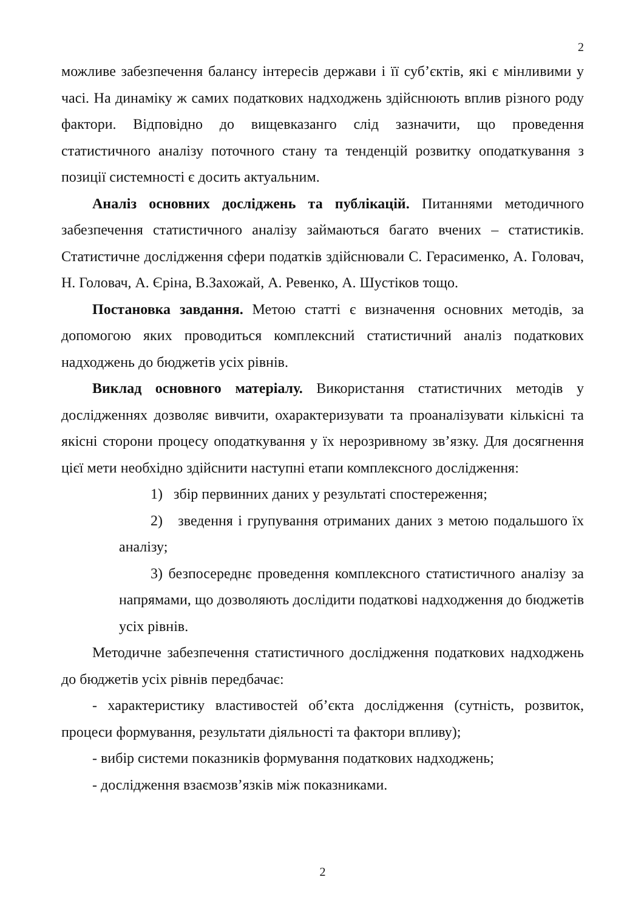2
можливе забезпечення балансу інтересів держави і її суб’єктів, які є мінливими у часі. На динаміку ж самих податкових надходжень здійснюють вплив різного роду фактори. Відповідно до вищевказанго слід зазначити, що проведення статистичного аналізу поточного стану та тенденцій розвитку оподаткування з позиції системності є досить актуальним.
Аналіз основних досліджень та публікацій. Питаннями методичного забезпечення статистичного аналізу займаються багато вчених – статистиків. Статистичне дослідження сфери податків здійснювали С. Герасименко, А. Головач, Н. Головач, А. Єріна, В.Захожай, А. Ревенко, А. Шустіков тощо.
Постановка завдання. Метою статті є визначення основних методів, за допомогою яких проводиться комплексний статистичний аналіз податкових надходжень до бюджетів усіх рівнів.
Виклад основного матеріалу. Використання статистичних методів у дослідженнях дозволяє вивчити, охарактеризувати та проаналізувати кількісні та якісні сторони процесу оподаткування у їх нерозривному зв’язку. Для досягнення цієї мети необхідно здійснити наступні етапи комплексного дослідження:
1) збір первинних даних у результаті спостереження;
2) зведення і групування отриманих даних з метою подальшого їх аналізу;
3) безпосереднє проведення комплексного статистичного аналізу за напрямами, що дозволяють дослідити податкові надходження до бюджетів усіх рівнів.
Методичне забезпечення статистичного дослідження податкових надходжень до бюджетів усіх рівнів передбачає:
- характеристику властивостей об’єкта дослідження (сутність, розвиток, процеси формування, результати діяльності та фактори впливу);
- вибір системи показників формування податкових надходжень;
- дослідження взаємозв’язків між показниками.
2